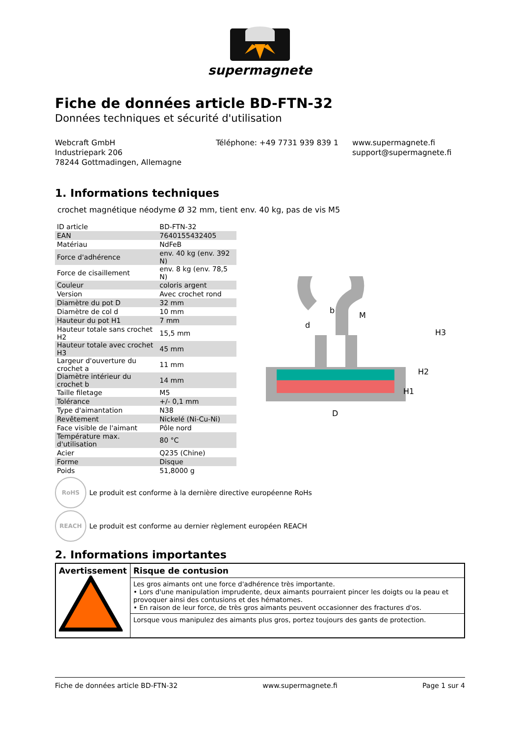supermagnete
Fiche de données article BD-FTN-32
Données techniques et sécurité d'utilisation
Webcraft GmbH
Industriepark 206
78244 Gottmadingen, Allemagne
Téléphone: +49 7731 939 839 1 www.supermagnete.fi
support@supermagnete.fi
1. Informations techniques
crochet magnétique néodyme Ø 32 mm, tient env. 40 kg, pas de vis M5
| ID article | BD-FTN-32 |
| EAN | 7640155432405 |
| Matériau | NdFeB |
| Force d'adhérence | env. 40 kg (env. 392 N) |
| Force de cisaillement | env. 8 kg (env. 78,5 N) |
| Couleur | coloris argent |
| Version | Avec crochet rond |
| Diamètre du pot D | 32 mm |
| Diamètre de col d | 10 mm |
| Hauteur du pot H1 | 7 mm |
| Hauteur totale sans crochet H2 | 15,5 mm |
| Hauteur totale avec crochet H3 | 45 mm |
| Largeur d'ouverture du crochet a | 11 mm |
| Diamètre intérieur du crochet b | 14 mm |
| Taille filetage | M5 |
| Tolérance | +/- 0,1 mm |
| Type d'aimantation | N38 |
| Revêtement | Nickelé (Ni-Cu-Ni) |
| Face visible de l'aimant | Pôle nord |
| Température max. d'utilisation | 80 °C |
| Acier | Q235 (Chine) |
| Forme | Disque |
| Poids | 51,8000 g |
b
d
M
D
H3
H2
H1
RoHS
Le produit est conforme à la dernière directive européenne RoHs
REACH
Le produit est conforme au dernier règlement européen REACH
2. Informations importantes
| Avertissement | Risque de contusion |
| | Les gros aimants ont une force d'adhérence très importante. • Lors d'une manipulation imprudente, deux aimants pourraient pincer les doigts ou la peau et provoquer ainsi des contusions et des hématomes. • En raison de leur force, de très gros aimants peuvent occasionner des fractures d'os. |
| | Lorsque vous manipulez des aimants plus gros, portez toujours des gants de protection. |
Fiche de données article BD-FTN-32 www.supermagnete.fi Page 1 sur 4